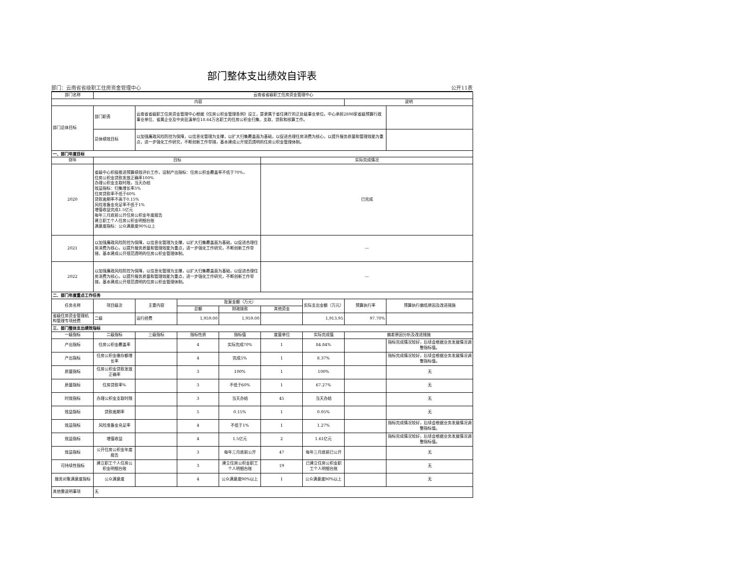部门整体支出绩效自评表
部门：云南省省级职工住房资金管理中心 公开11表
| 部门名称 | 云南省省级职工住房资金管理中心 | | | | | | | |
| 内容 | | | | | | | 说明 | |
| 部门总体目标 | 部门职责 | 云南省省级职工住房资金管理中心根据《住房公积金管理条例》设立，是隶属于省住建厅的正处级事业单位。中心承担2898家省级预算行政事业单位、省属企业及中央驻滇单位18.64万名职工的住房公积金归集、支取、贷款和核算工作。 | | | | | | |
| | 总体绩效目标 | 以加强廉政风险防控为保障，以信息化管理为支撑，以扩大归集覆盖面为基础，以促进合理住房消费为核心，以提升服务质量和管理效能为重点，进一步强化工作研究，不断创新工作举措，基本建成公开规范透明的住房公积金管理体制。 | | | | | | |
| 一、部门年度目标 | | | | | | | | |
| 财年 | 目标 | | | | 实际完成情况 | | | |
| 2020 | 省级中心积极推进预算绩效评价工作，设制产出指标：住房公积金覆盖率不低于70%， 住房公积金贷款发放正确率100% 办理公积金支取时限，当天办结 效益指标：归集增长率5% 住房贷款率不低于60% 贷款逾期率不高于0.15% 风险准备金充足率不低于1% 增值收益完成1.5亿元 每年三月底前公开住房公积金年度报告 建立职工个人住房公积金明细台账 满意度指标：公众满意度90%以上 | | | | 已完成 | | | |
| 2021 | 以加强廉政风险防控为保障，以信息化管理为支撑，以扩大归集覆盖面为基础，以促进合理住房消费为核心，以提升服务质量和管理效能为重点，进一步强化工作研究，不断创新工作举措，基本建成公开规范透明的住房公积金管理体制。 | | | | --- | | | |
| 2022 | 以加强廉政风险防控为保障，以信息化管理为支撑，以扩大归集覆盖面为基础，以促进合理住房消费为核心，以提升服务质量和管理效能为重点，进一步强化工作研究，不断创新工作举措，基本建成公开规范透明的住房公积金管理体制。 | | | | --- | | | |
| 二、部门年度重点工作任务 | | | | | | | | |
| 任务名称 | 项目级次 | 主要内容 | 批复金额（万元） | | | 实际支出金额（万元） | 预算执行率 | 预算执行偏低原因及改进措施 |
| | | | 总额 | 财政拨款 | 其他资金 | | | |
| 省级住房资金管理机构管理专项经费 | 二级 | 运行经费 | 1,959.00 | 1,959.00 | | 1,913.95 | 97.70% | |
| 三、部门整体支出绩效指标 | | | | | | | | |
| 一级指标 | 二级指标 | 三级指标 | 指标性质 | 指标值 | 度量单位 | 实际完成值 | 偏差原因分析及改进措施 | |
| 产出指标 | 住房公积金覆盖率 | | 4 | 实际完成70% | 1 | 84.84% | | 指标完成情况较好，后续会根据业务发展情况调整指标值。 |
| 产出指标 | 住房公积金缴存额增长率 | | 4 | 完成5% | 1 | 8.37% | | 指标完成情况较好，后续会根据业务发展情况调整指标值。 |
| 质量指标 | 住房公积金贷款发放正确率 | | 3 | 100% | 1 | 100% | | 无 |
| 质量指标 | 住房贷款率% | | 3 | 不低于60% | 1 | 67.27% | | 无 |
| 时效指标 | 办理公积金支取时限 | | 3 | 当天办结 | 45 | 当天办结 | | 无 |
| 效益指标 | 贷款逾期率 | | 5 | 0.15% | 1 | 0.05% | | 无 |
| 效益指标 | 风险准备金充足率 | | 4 | 不低于1% | 1 | 1.27% | | 指标完成情况较好，后续会根据业务发展情况调整指标值。 |
| 效益指标 | 增值收益 | | 4 | 1.5亿元 | 2 | 1.61亿元 | | 指标完成情况较好，后续会根据业务发展情况调整指标值。 |
| 效益指标 | 公开住房公积金年度报告 | | 3 | 每年三月底前公开 | 47 | 每年三月底前已公开 | | 无 |
| 可持续性指标 | 建立职工个人住房公积金明细台账 | | 3 | 建立住房公积金职工个人明细台账 | 19 | 已建立住房公积金职工个人明细台账 | | 无 |
| 服务对象满意度指标 | 公众满意度 | | 4 | 公众满意度90%以上 | 1 | 公众满意度90%以上 | | 无 |
| 其他需说明事项 | 无 | | | | | | | |